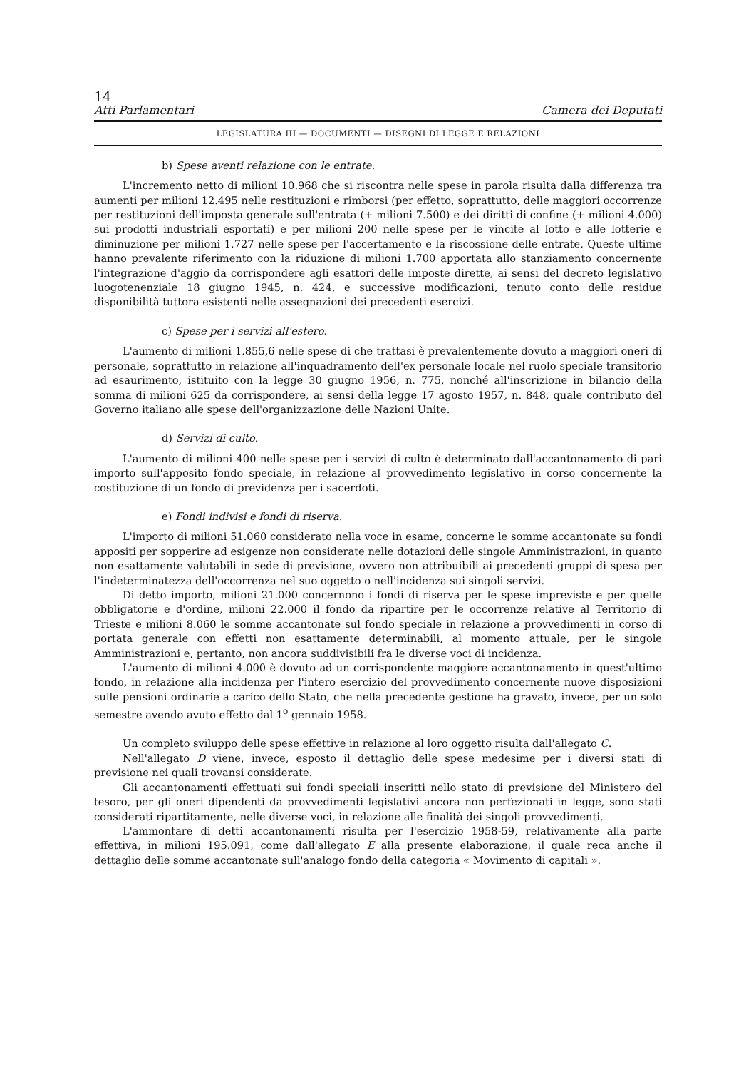14
Atti Parlamentari Camera dei Deputati
LEGISLATURA III — DOCUMENTI — DISEGNI DI LEGGE E RELAZIONI
b) Spese aventi relazione con le entrate.
L'incremento netto di milioni 10.968 che si riscontra nelle spese in parola risulta dalla differenza tra aumenti per milioni 12.495 nelle restituzioni e rimborsi (per effetto, soprattutto, delle maggiori occorrenze per restituzioni dell'imposta generale sull'entrata (+ milioni 7.500) e dei diritti di confine (+ milioni 4.000) sui prodotti industriali esportati) e per milioni 200 nelle spese per le vincite al lotto e alle lotterie e diminuzione per milioni 1.727 nelle spese per l'accertamento e la riscossione delle entrate. Queste ultime hanno prevalente riferimento con la riduzione di milioni 1.700 apportata allo stanziamento concernente l'integrazione d'aggio da corrispondere agli esattori delle imposte dirette, ai sensi del decreto legislativo luogotenenziale 18 giugno 1945, n. 424, e successive modificazioni, tenuto conto delle residue disponibilità tuttora esistenti nelle assegnazioni dei precedenti esercizi.
c) Spese per i servizi all'estero.
L'aumento di milioni 1.855,6 nelle spese di che trattasi è prevalentemente dovuto a maggiori oneri di personale, soprattutto in relazione all'inquadramento dell'ex personale locale nel ruolo speciale transitorio ad esaurimento, istituito con la legge 30 giugno 1956, n. 775, nonché all'inscrizione in bilancio della somma di milioni 625 da corrispondere, ai sensi della legge 17 agosto 1957, n. 848, quale contributo del Governo italiano alle spese dell'organizzazione delle Nazioni Unite.
d) Servizi di culto.
L'aumento di milioni 400 nelle spese per i servizi di culto è determinato dall'accantonamento di pari importo sull'apposito fondo speciale, in relazione al provvedimento legislativo in corso concernente la costituzione di un fondo di previdenza per i sacerdoti.
e) Fondi indivisi e fondi di riserva.
L'importo di milioni 51.060 considerato nella voce in esame, concerne le somme accantonate su fondi appositi per sopperire ad esigenze non considerate nelle dotazioni delle singole Amministrazioni, in quanto non esattamente valutabili in sede di previsione, ovvero non attribuibili ai precedenti gruppi di spesa per l'indeterminatezza dell'occorrenza nel suo oggetto o nell'incidenza sui singoli servizi.
Di detto importo, milioni 21.000 concernono i fondi di riserva per le spese impreviste e per quelle obbligatorie e d'ordine, milioni 22.000 il fondo da ripartire per le occorrenze relative al Territorio di Trieste e milioni 8.060 le somme accantonate sul fondo speciale in relazione a provvedimenti in corso di portata generale con effetti non esattamente determinabili, al momento attuale, per le singole Amministrazioni e, pertanto, non ancora suddivisibili fra le diverse voci di incidenza.
L'aumento di milioni 4.000 è dovuto ad un corrispondente maggiore accantonamento in quest'ultimo fondo, in relazione alla incidenza per l'intero esercizio del provvedimento concernente nuove disposizioni sulle pensioni ordinarie a carico dello Stato, che nella precedente gestione ha gravato, invece, per un solo semestre avendo avuto effetto dal 1<sup>o</sup> gennaio 1958.
Un completo sviluppo delle spese effettive in relazione al loro oggetto risulta dall'allegato C.
Nell'allegato D viene, invece, esposto il dettaglio delle spese medesime per i diversi stati di previsione nei quali trovansi considerate.
Gli accantonamenti effettuati sui fondi speciali inscritti nello stato di previsione del Ministero del tesoro, per gli oneri dipendenti da provvedimenti legislativi ancora non perfezionati in legge, sono stati considerati ripartitamente, nelle diverse voci, in relazione alle finalità dei singoli provvedimenti.
L'ammontare di detti accantonamenti risulta per l'esercizio 1958-59, relativamente alla parte effettiva, in milioni 195.091, come dall'allegato E alla presente elaborazione, il quale reca anche il dettaglio delle somme accantonate sull'analogo fondo della categoria « Movimento di capitali ».